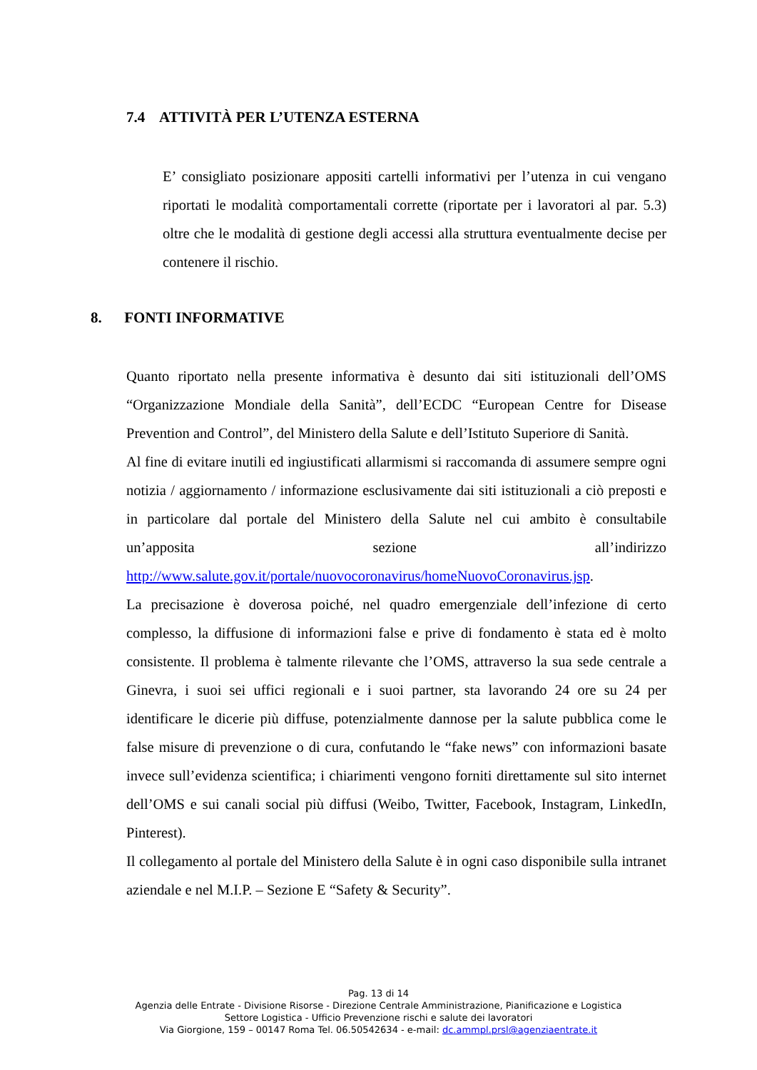7.4 ATTIVITÀ PER L’UTENZA ESTERNA
E’ consigliato posizionare appositi cartelli informativi per l’utenza in cui vengano riportati le modalità comportamentali corrette (riportate per i lavoratori al par. 5.3) oltre che le modalità di gestione degli accessi alla struttura eventualmente decise per contenere il rischio.
8. FONTI INFORMATIVE
Quanto riportato nella presente informativa è desunto dai siti istituzionali dell’OMS “Organizzazione Mondiale della Sanità”, dell’ECDC “European Centre for Disease Prevention and Control”, del Ministero della Salute e dell’Istituto Superiore di Sanità.
Al fine di evitare inutili ed ingiustificati allarmismi si raccomanda di assumere sempre ogni notizia / aggiornamento / informazione esclusivamente dai siti istituzionali a ciò preposti e in particolare dal portale del Ministero della Salute nel cui ambito è consultabile un’apposita sezione all’indirizzo http://www.salute.gov.it/portale/nuovocoronavirus/homeNuovoCoronavirus.jsp.
La precisazione è doverosa poiché, nel quadro emergenziale dell’infezione di certo complesso, la diffusione di informazioni false e prive di fondamento è stata ed è molto consistente. Il problema è talmente rilevante che l’OMS, attraverso la sua sede centrale a Ginevra, i suoi sei uffici regionali e i suoi partner, sta lavorando 24 ore su 24 per identificare le dicerie più diffuse, potenzialmente dannose per la salute pubblica come le false misure di prevenzione o di cura, confutando le “fake news” con informazioni basate invece sull’evidenza scientifica; i chiarimenti vengono forniti direttamente sul sito internet dell’OMS e sui canali social più diffusi (Weibo, Twitter, Facebook, Instagram, LinkedIn, Pinterest).
Il collegamento al portale del Ministero della Salute è in ogni caso disponibile sulla intranet aziendale e nel M.I.P. – Sezione E “Safety & Security”.
Pag. 13 di 14
Agenzia delle Entrate - Divisione Risorse - Direzione Centrale Amministrazione, Pianificazione e Logistica
Settore Logistica - Ufficio Prevenzione rischi e salute dei lavoratori
Via Giorgione, 159 – 00147 Roma Tel. 06.50542634 - e-mail: dc.ammpl.prsl@agenziaentrate.it